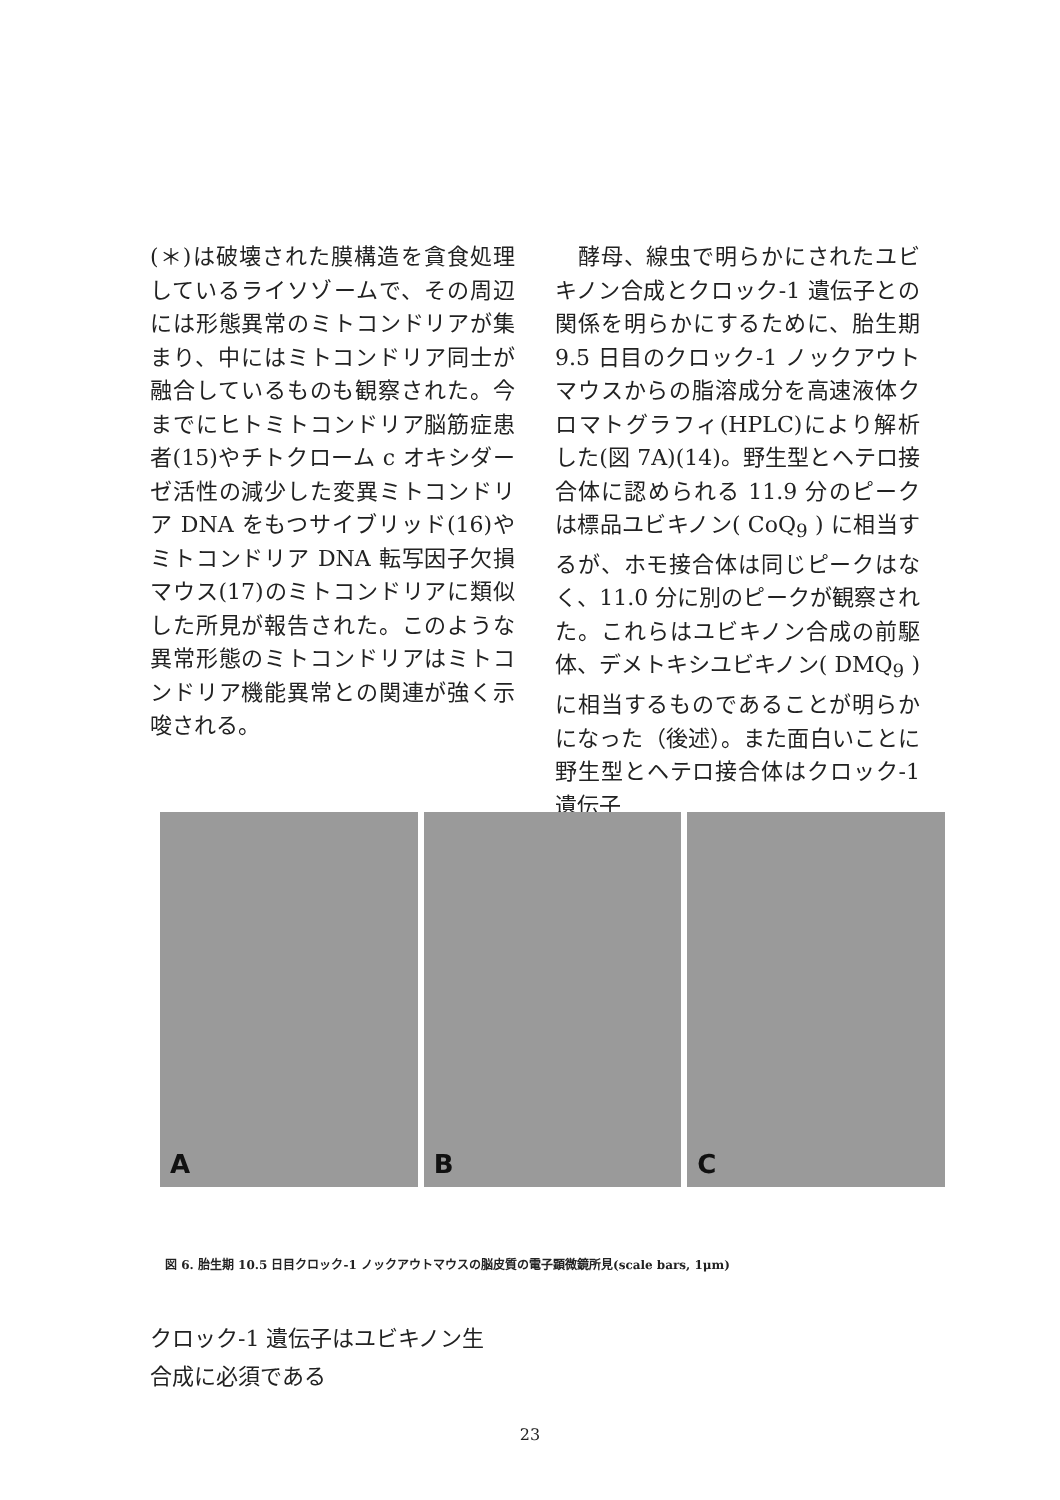(＊)は破壊された膜構造を貪食処理しているライソゾームで、その周辺には形態異常のミトコンドリアが集まり、中にはミトコンドリア同士が融合しているものも観察された。今までにヒトミトコンドリア脳筋症患者(15)やチトクローム c オキシダーゼ活性の減少した変異ミトコンドリア DNA をもつサイブリッド(16)やミトコンドリア DNA 転写因子欠損マウス(17)のミトコンドリアに類似した所見が報告された。このような異常形態のミトコンドリアはミトコンドリア機能異常との関連が強く示唆される。
　酵母、線虫で明らかにされたユビキノン合成とクロック-1 遺伝子との関係を明らかにするために、胎生期 9.5 日目のクロック-1 ノックアウトマウスからの脂溶成分を高速液体クロマトグラフィ(HPLC)により解析した(図 7A)(14)。野生型とヘテロ接合体に認められる 11.9 分のピークは標品ユビキノン( CoQ<sub>9</sub> ) に相当するが、ホモ接合体は同じピークはなく、11.0 分に別のピークが観察された。これらはユビキノン合成の前駆体、デメトキシユビキノン( DMQ<sub>9</sub> ) に相当するものであることが明らかになった（後述）。また面白いことに野生型とヘテロ接合体はクロック-1 遺伝子
A
B
C
図 6. 胎生期 10.5 日目クロック-1 ノックアウトマウスの脳皮質の電子顕微鏡所見(scale bars, 1μm)
クロック-1 遺伝子はユビキノン生
合成に必須である
23